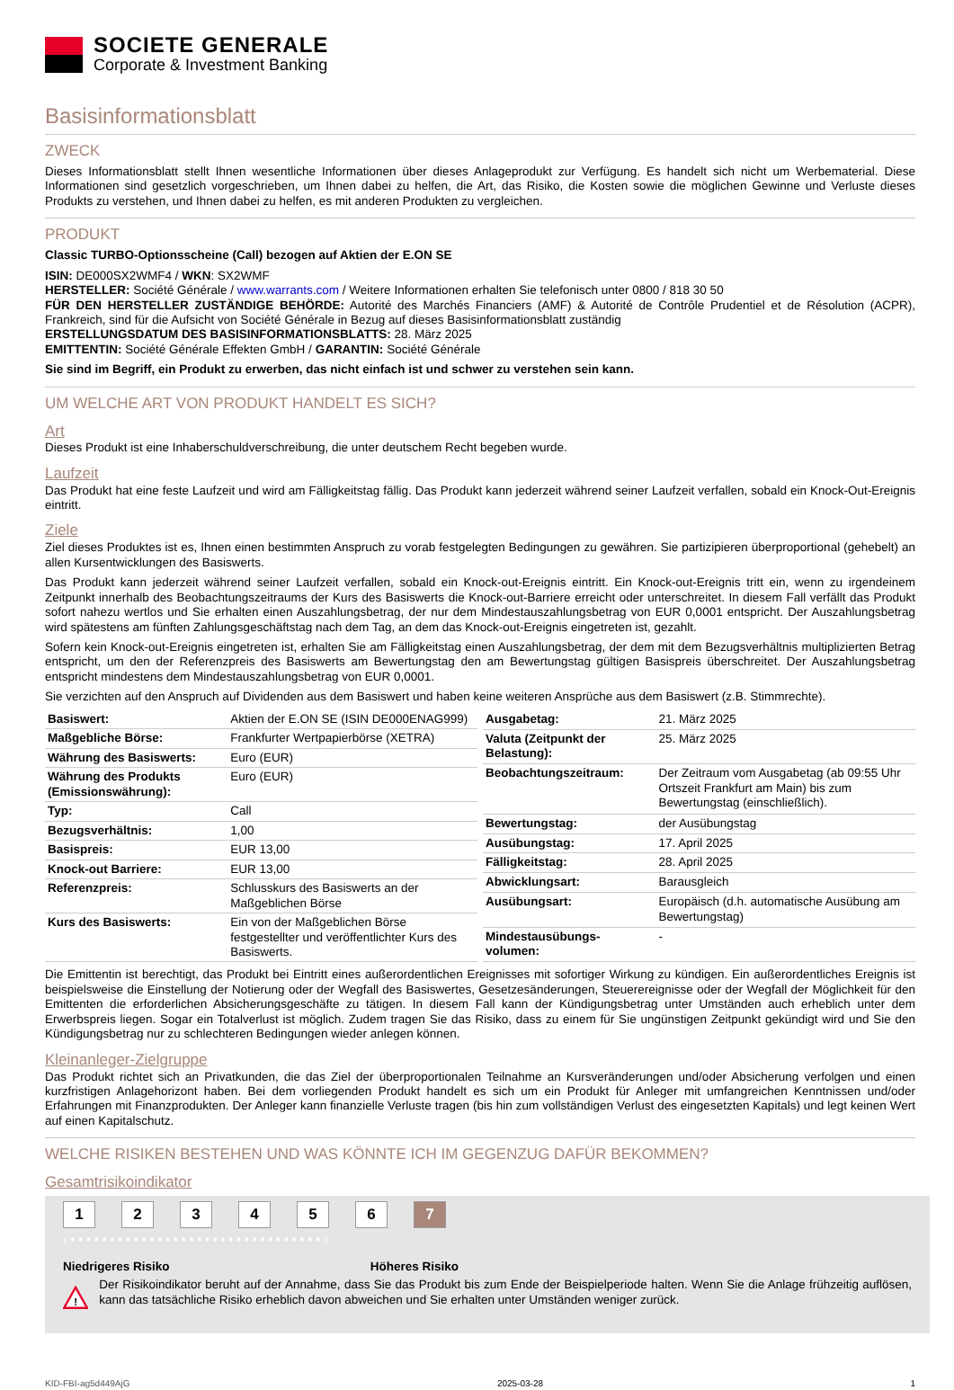SOCIETE GENERALE
Corporate & Investment Banking
Basisinformationsblatt
ZWECK
Dieses Informationsblatt stellt Ihnen wesentliche Informationen über dieses Anlageprodukt zur Verfügung. Es handelt sich nicht um Werbematerial. Diese Informationen sind gesetzlich vorgeschrieben, um Ihnen dabei zu helfen, die Art, das Risiko, die Kosten sowie die möglichen Gewinne und Verluste dieses Produkts zu verstehen, und Ihnen dabei zu helfen, es mit anderen Produkten zu vergleichen.
PRODUKT
Classic TURBO-Optionsscheine (Call) bezogen auf Aktien der E.ON SE
ISIN: DE000SX2WMF4 / WKN: SX2WMF
HERSTELLER: Société Générale / www.warrants.com / Weitere Informationen erhalten Sie telefonisch unter 0800 / 818 30 50
FÜR DEN HERSTELLER ZUSTÄNDIGE BEHÖRDE: Autorité des Marchés Financiers (AMF) & Autorité de Contrôle Prudentiel et de Résolution (ACPR), Frankreich, sind für die Aufsicht von Société Générale in Bezug auf dieses Basisinformationsblatt zuständig
ERSTELLUNGSDATUM DES BASISINFORMATIONSBLATTS: 28. März 2025
EMITTENTIN: Société Générale Effekten GmbH / GARANTIN: Société Générale
Sie sind im Begriff, ein Produkt zu erwerben, das nicht einfach ist und schwer zu verstehen sein kann.
UM WELCHE ART VON PRODUKT HANDELT ES SICH?
Art
Dieses Produkt ist eine Inhaberschuldverschreibung, die unter deutschem Recht begeben wurde.
Laufzeit
Das Produkt hat eine feste Laufzeit und wird am Fälligkeitstag fällig. Das Produkt kann jederzeit während seiner Laufzeit verfallen, sobald ein Knock-Out-Ereignis eintritt.
Ziele
Ziel dieses Produktes ist es, Ihnen einen bestimmten Anspruch zu vorab festgelegten Bedingungen zu gewähren. Sie partizipieren überproportional (gehebelt) an allen Kursentwicklungen des Basiswerts.
Das Produkt kann jederzeit während seiner Laufzeit verfallen, sobald ein Knock-out-Ereignis eintritt. Ein Knock-out-Ereignis tritt ein, wenn zu irgendeinem Zeitpunkt innerhalb des Beobachtungszeitraums der Kurs des Basiswerts die Knock-out-Barriere erreicht oder unterschreitet. In diesem Fall verfällt das Produkt sofort nahezu wertlos und Sie erhalten einen Auszahlungsbetrag, der nur dem Mindestauszahlungsbetrag von EUR 0,0001 entspricht. Der Auszahlungsbetrag wird spätestens am fünften Zahlungsgeschäftstag nach dem Tag, an dem das Knock-out-Ereignis eingetreten ist, gezahlt.
Sofern kein Knock-out-Ereignis eingetreten ist, erhalten Sie am Fälligkeitstag einen Auszahlungsbetrag, der dem mit dem Bezugsverhältnis multiplizierten Betrag entspricht, um den der Referenzpreis des Basiswerts am Bewertungstag den am Bewertungstag gültigen Basispreis überschreitet. Der Auszahlungsbetrag entspricht mindestens dem Mindestauszahlungsbetrag von EUR 0,0001.
Sie verzichten auf den Anspruch auf Dividenden aus dem Basiswert und haben keine weiteren Ansprüche aus dem Basiswert (z.B. Stimmrechte).
| Basiswert: | Aktien der E.ON SE (ISIN DE000ENAG999) |
| Maßgebliche Börse: | Frankfurter Wertpapierbörse (XETRA) |
| Währung des Basiswerts: | Euro (EUR) |
| Währung des Produkts (Emissionswährung): | Euro (EUR) |
| Typ: | Call |
| Bezugsverhältnis: | 1,00 |
| Basispreis: | EUR 13,00 |
| Knock-out Barriere: | EUR 13,00 |
| Referenzpreis: | Schlusskurs des Basiswerts an der Maßgeblichen Börse |
| Kurs des Basiswerts: | Ein von der Maßgeblichen Börse festgestellter und veröffentlichter Kurs des Basiswerts. |
| Ausgabetag: | 21. März 2025 |
| Valuta (Zeitpunkt der Belastung): | 25. März 2025 |
| Beobachtungszeitraum: | Der Zeitraum vom Ausgabetag (ab 09:55 Uhr Ortszeit Frankfurt am Main) bis zum Bewertungstag (einschließlich). |
| Bewertungstag: | der Ausübungstag |
| Ausübungstag: | 17. April 2025 |
| Fälligkeitstag: | 28. April 2025 |
| Abwicklungsart: | Barausgleich |
| Ausübungsart: | Europäisch (d.h. automatische Ausübung am Bewertungstag) |
| Mindestausübungs-volumen: | - |
Die Emittentin ist berechtigt, das Produkt bei Eintritt eines außerordentlichen Ereignisses mit sofortiger Wirkung zu kündigen. Ein außerordentliches Ereignis ist beispielsweise die Einstellung der Notierung oder der Wegfall des Basiswertes, Gesetzesänderungen, Steuerereignisse oder der Wegfall der Möglichkeit für den Emittenten die erforderlichen Absicherungsgeschäfte zu tätigen. In diesem Fall kann der Kündigungsbetrag unter Umständen auch erheblich unter dem Erwerbspreis liegen. Sogar ein Totalverlust ist möglich. Zudem tragen Sie das Risiko, dass zu einem für Sie ungünstigen Zeitpunkt gekündigt wird und Sie den Kündigungsbetrag nur zu schlechteren Bedingungen wieder anlegen können.
Kleinanleger-Zielgruppe
Das Produkt richtet sich an Privatkunden, die das Ziel der überproportionalen Teilnahme an Kursveränderungen und/oder Absicherung verfolgen und einen kurzfristigen Anlagehorizont haben. Bei dem vorliegenden Produkt handelt es sich um ein Produkt für Anleger mit umfangreichen Kenntnissen und/oder Erfahrungen mit Finanzprodukten. Der Anleger kann finanzielle Verluste tragen (bis hin zum vollständigen Verlust des eingesetzten Kapitals) und legt keinen Wert auf einen Kapitalschutz.
WELCHE RISIKEN BESTEHEN UND WAS KÖNNTE ICH IM GEGENZUG DAFÜR BEKOMMEN?
Gesamtrisikoindikator
1234567
‹ • • • • • • • • • • • • • • • • • • • • • • • • • • • • • • • • ›
Niedrigeres Risiko Höheres Risiko
!
Der Risikoindikator beruht auf der Annahme, dass Sie das Produkt bis zum Ende der Beispielperiode halten. Wenn Sie die Anlage frühzeitig auflösen, kann das tatsächliche Risiko erheblich davon abweichen und Sie erhalten unter Umständen weniger zurück.
KID-FBI-ag5d449AjG 2025-03-28 1